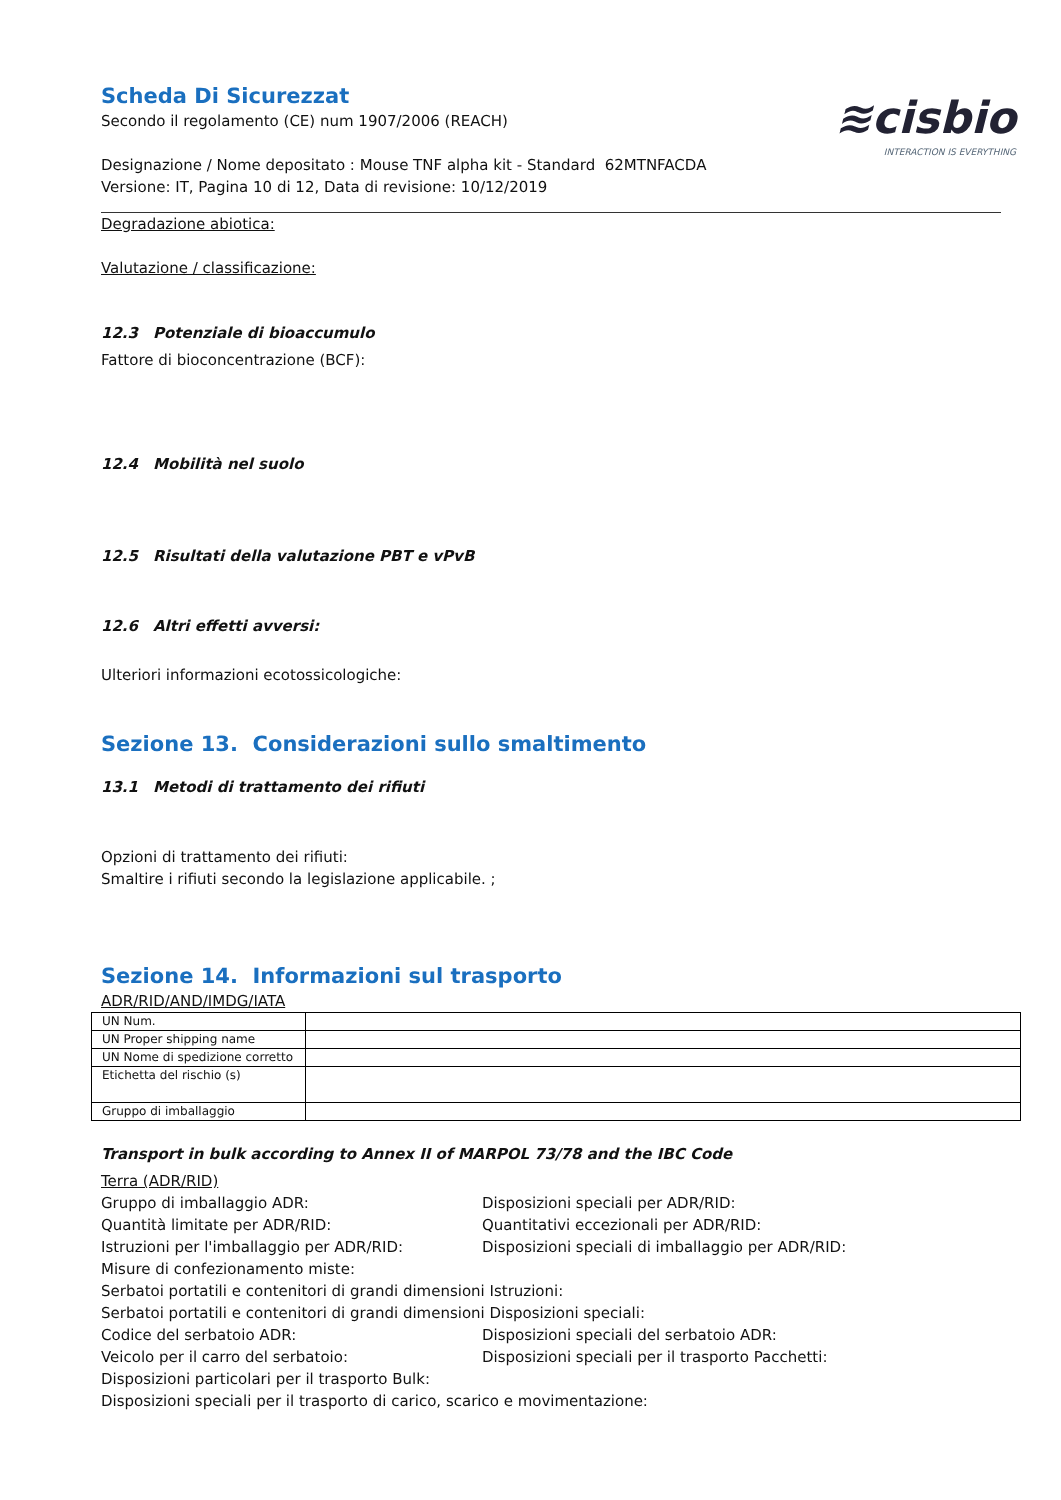≋cisbio
INTERACTION IS EVERYTHING
Scheda Di Sicurezzat
Secondo il regolamento (CE) num 1907/2006 (REACH)
Designazione / Nome depositato : Mouse TNF alpha kit - Standard 62MTNFACDA
Versione: IT, Pagina 10 di 12, Data di revisione: 10/12/2019
Degradazione abiotica:
Valutazione / classificazione:
12.3 Potenziale di bioaccumulo
Fattore di bioconcentrazione (BCF):
12.4 Mobilità nel suolo
12.5 Risultati della valutazione PBT e vPvB
12.6 Altri effetti avversi:
Ulteriori informazioni ecotossicologiche:
Sezione 13. Considerazioni sullo smaltimento
13.1 Metodi di trattamento dei rifiuti
Opzioni di trattamento dei rifiuti:
Smaltire i rifiuti secondo la legislazione applicabile. ;
Sezione 14. Informazioni sul trasporto
ADR/RID/AND/IMDG/IATA
| UN Num. | |
| UN Proper shipping name | |
| UN Nome di spedizione corretto | |
| Etichetta del rischio (s) | |
| Gruppo di imballaggio | |
Transport in bulk according to Annex II of MARPOL 73/78 and the IBC Code
Terra (ADR/RID)
Gruppo di imballaggio ADR:
Disposizioni speciali per ADR/RID:
Quantità limitate per ADR/RID:
Quantitativi eccezionali per ADR/RID:
Istruzioni per l'imballaggio per ADR/RID:
Disposizioni speciali di imballaggio per ADR/RID:
Misure di confezionamento miste:
Serbatoi portatili e contenitori di grandi dimensioni Istruzioni:
Serbatoi portatili e contenitori di grandi dimensioni Disposizioni speciali:
Codice del serbatoio ADR:
Disposizioni speciali del serbatoio ADR:
Veicolo per il carro del serbatoio:
Disposizioni speciali per il trasporto Pacchetti:
Disposizioni particolari per il trasporto Bulk:
Disposizioni speciali per il trasporto di carico, scarico e movimentazione: